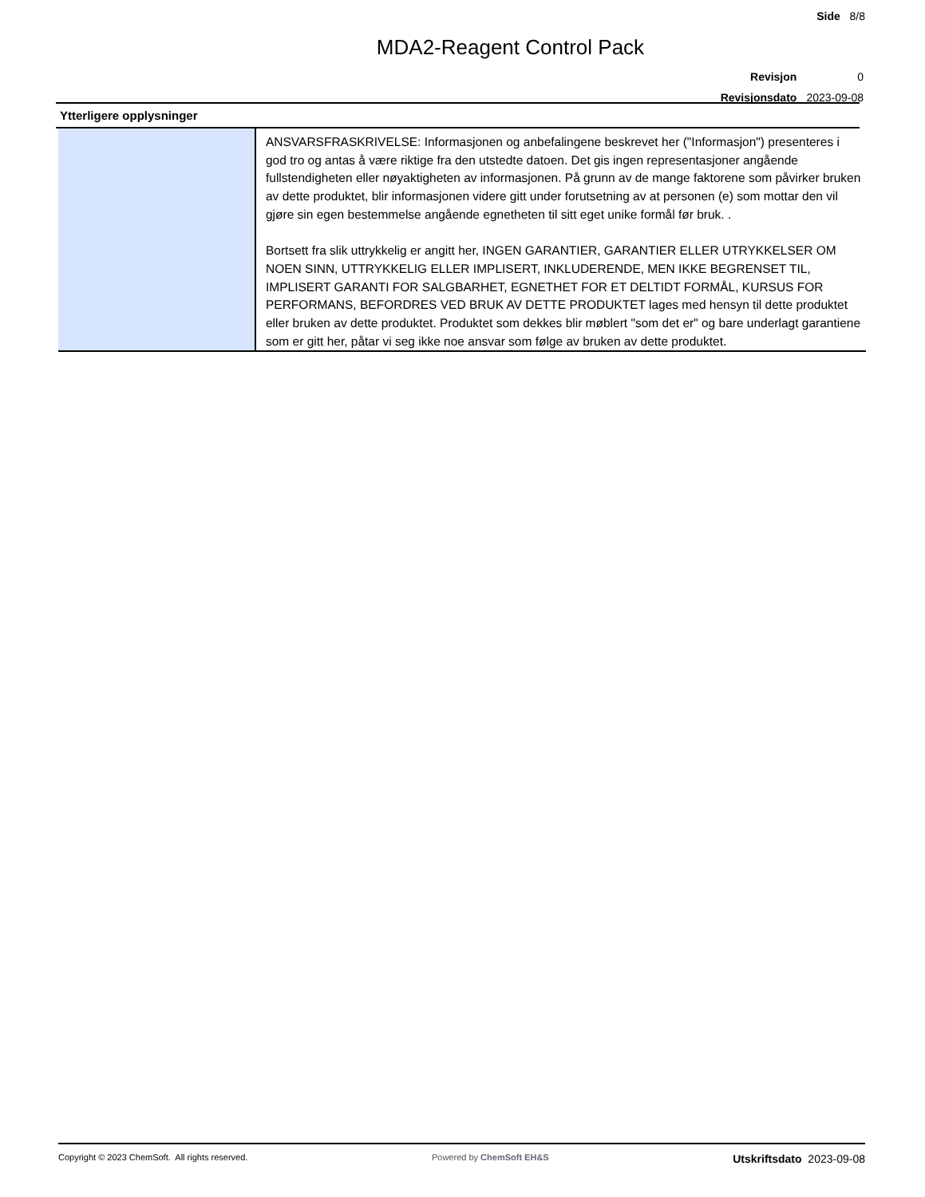Side 8/8
MDA2-Reagent Control Pack
| Revisjon | 0 |
| Revisjonsdato | 2023-09-08 |
Ytterligere opplysninger
| | ANSVARSFRASKRIVELSE: Informasjonen og anbefalingene beskrevet her ("Informasjon") presenteres i god tro og antas å være riktige fra den utstedte datoen. Det gis ingen representasjoner angående fullstendigheten eller nøyaktigheten av informasjonen. På grunn av de mange faktorene som påvirker bruken av dette produktet, blir informasjonen videre gitt under forutsetning av at personen (e) som mottar den vil gjøre sin egen bestemmelse angående egnetheten til sitt eget unike formål før bruk. . Bortsett fra slik uttrykkelig er angitt her, INGEN GARANTIER, GARANTIER ELLER UTRYKKELSER OM NOEN SINN, UTTRYKKELIG ELLER IMPLISERT, INKLUDERENDE, MEN IKKE BEGRENSET TIL, IMPLISERT GARANTI FOR SALGBARHET, EGNETHET FOR ET DELTIDT FORMÅL, KURSUS FOR PERFORMANS, BEFORDRES VED BRUK AV DETTE PRODUKTET lages med hensyn til dette produktet eller bruken av dette produktet. Produktet som dekkes blir møblert "som det er" og bare underlagt garantiene som er gitt her, påtar vi seg ikke noe ansvar som følge av bruken av dette produktet. |
Copyright © 2023 ChemSoft. All rights reserved. Powered by ChemSoft EH&S Utskriftsdato 2023-09-08